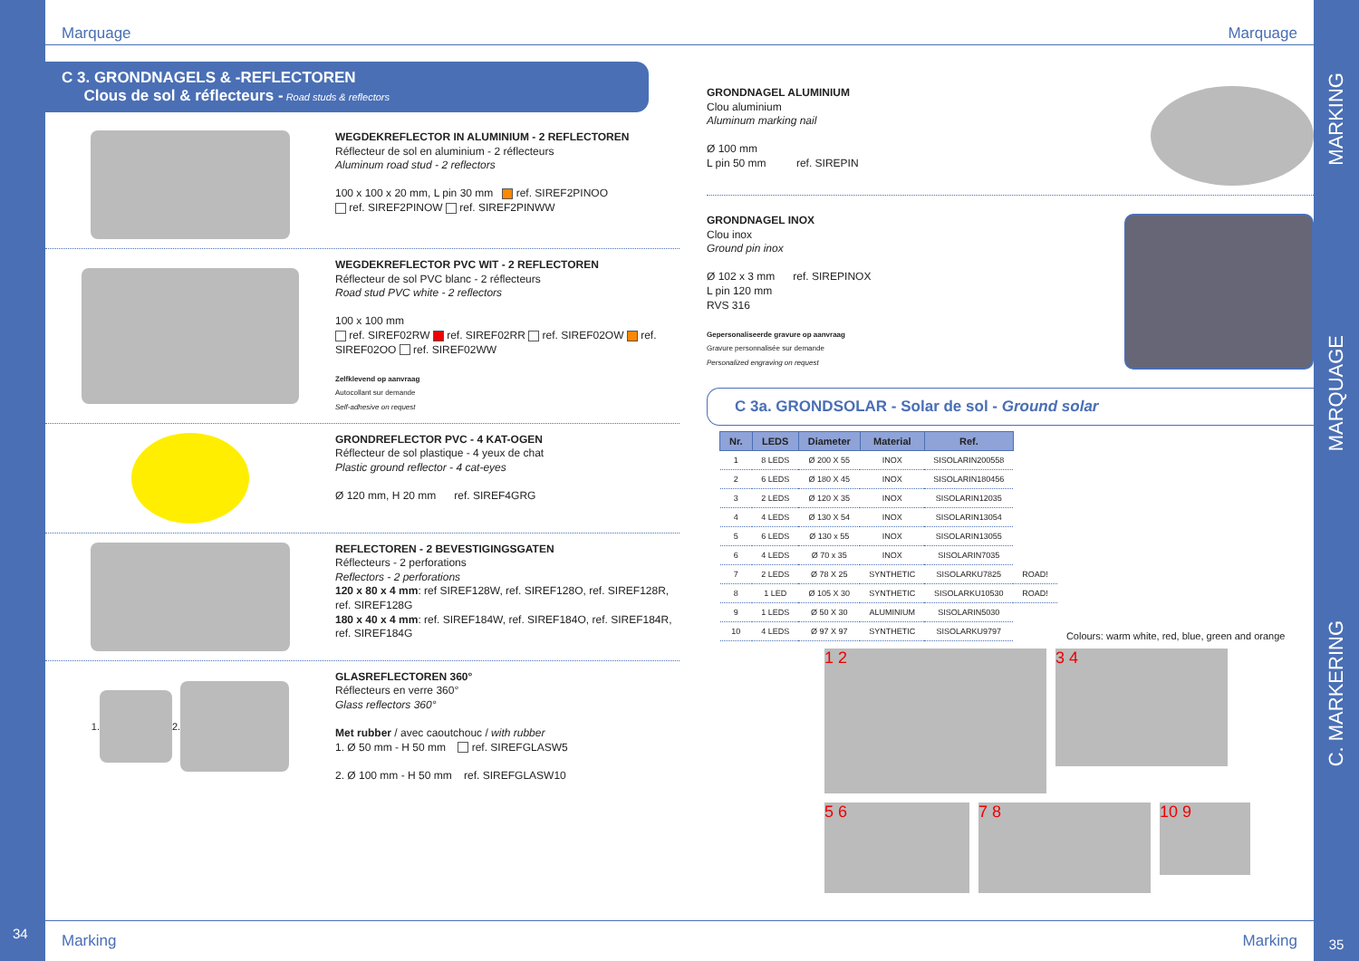34
Marquage Marquage
C 3. GRONDNAGELS & -REFLECTOREN
Clous de sol & réflecteurs - Road studs & reflectors
WEGDEKREFLECTOR IN ALUMINIUM - 2 REFLECTOREN
Réflecteur de sol en aluminium - 2 réflecteurs
Aluminum road stud - 2 reflectors
100 x 100 x 20 mm, L pin 30 mm ref. SIREF2PINOO
ref. SIREF2PINOW ref. SIREF2PINWW
WEGDEKREFLECTOR PVC WIT - 2 REFLECTOREN
Réflecteur de sol PVC blanc - 2 réflecteurs
Road stud PVC white - 2 reflectors
100 x 100 mm
ref. SIREF02RW ref. SIREF02RR ref. SIREF02OW ref. SIREF02OO ref. SIREF02WW
Zelfklevend op aanvraag
Autocollant sur demande
Self-adhesive on request
GRONDREFLECTOR PVC - 4 KAT-OGEN
Réflecteur de sol plastique - 4 yeux de chat
Plastic ground reflector - 4 cat-eyes
Ø 120 mm, H 20 mm ref. SIREF4GRG
REFLECTOREN - 2 BEVESTIGINGSGATEN
Réflecteurs - 2 perforations
Reflectors - 2 perforations
120 x 80 x 4 mm: ref SIREF128W, ref. SIREF128O, ref. SIREF128R, ref. SIREF128G
180 x 40 x 4 mm: ref. SIREF184W, ref. SIREF184O, ref. SIREF184R, ref. SIREF184G
1.
2.
GLASREFLECTOREN 360°
Réflecteurs en verre 360°
Glass reflectors 360°
Met rubber / avec caoutchouc / with rubber
1. Ø 50 mm - H 50 mm ref. SIREFGLASW5
2. Ø 100 mm - H 50 mm ref. SIREFGLASW10
GRONDNAGEL ALUMINIUM
Clou aluminium
Aluminum marking nail
Ø 100 mm
L pin 50 mm ref. SIREPIN
GRONDNAGEL INOX
Clou inox
Ground pin inox
Ø 102 x 3 mm ref. SIREPINOX
L pin 120 mm
RVS 316
Gepersonaliseerde gravure op aanvraag
Gravure personnalisée sur demande
Personalized engraving on request
C 3a. GRONDSOLAR - Solar de sol - Ground solar
| Nr. | LEDS | Diameter | Material | Ref. | |
| --- | --- | --- | --- | --- | --- |
| 1 | 8 LEDS | Ø 200 X 55 | INOX | SISOLARIN200558 | |
| 2 | 6 LEDS | Ø 180 X 45 | INOX | SISOLARIN180456 | |
| 3 | 2 LEDS | Ø 120 X 35 | INOX | SISOLARIN12035 | |
| 4 | 4 LEDS | Ø 130 X 54 | INOX | SISOLARIN13054 | |
| 5 | 6 LEDS | Ø 130 x 55 | INOX | SISOLARIN13055 | |
| 6 | 4 LEDS | Ø 70 x 35 | INOX | SISOLARIN7035 | |
| 7 | 2 LEDS | Ø 78 X 25 | SYNTHETIC | SISOLARKU7825 | ROAD! |
| 8 | 1 LED | Ø 105 X 30 | SYNTHETIC | SISOLARKU10530 | ROAD! |
| 9 | 1 LEDS | Ø 50 X 30 | ALUMINIUM | SISOLARIN5030 | |
| 10 | 4 LEDS | Ø 97 X 97 | SYNTHETIC | SISOLARKU9797 | |
Colours: warm white, red, blue, green and orange
1 2
3 4
5 6
7 8
10 9
Marking Marking
MARKING
MARQUAGE
C. MARKERING
35